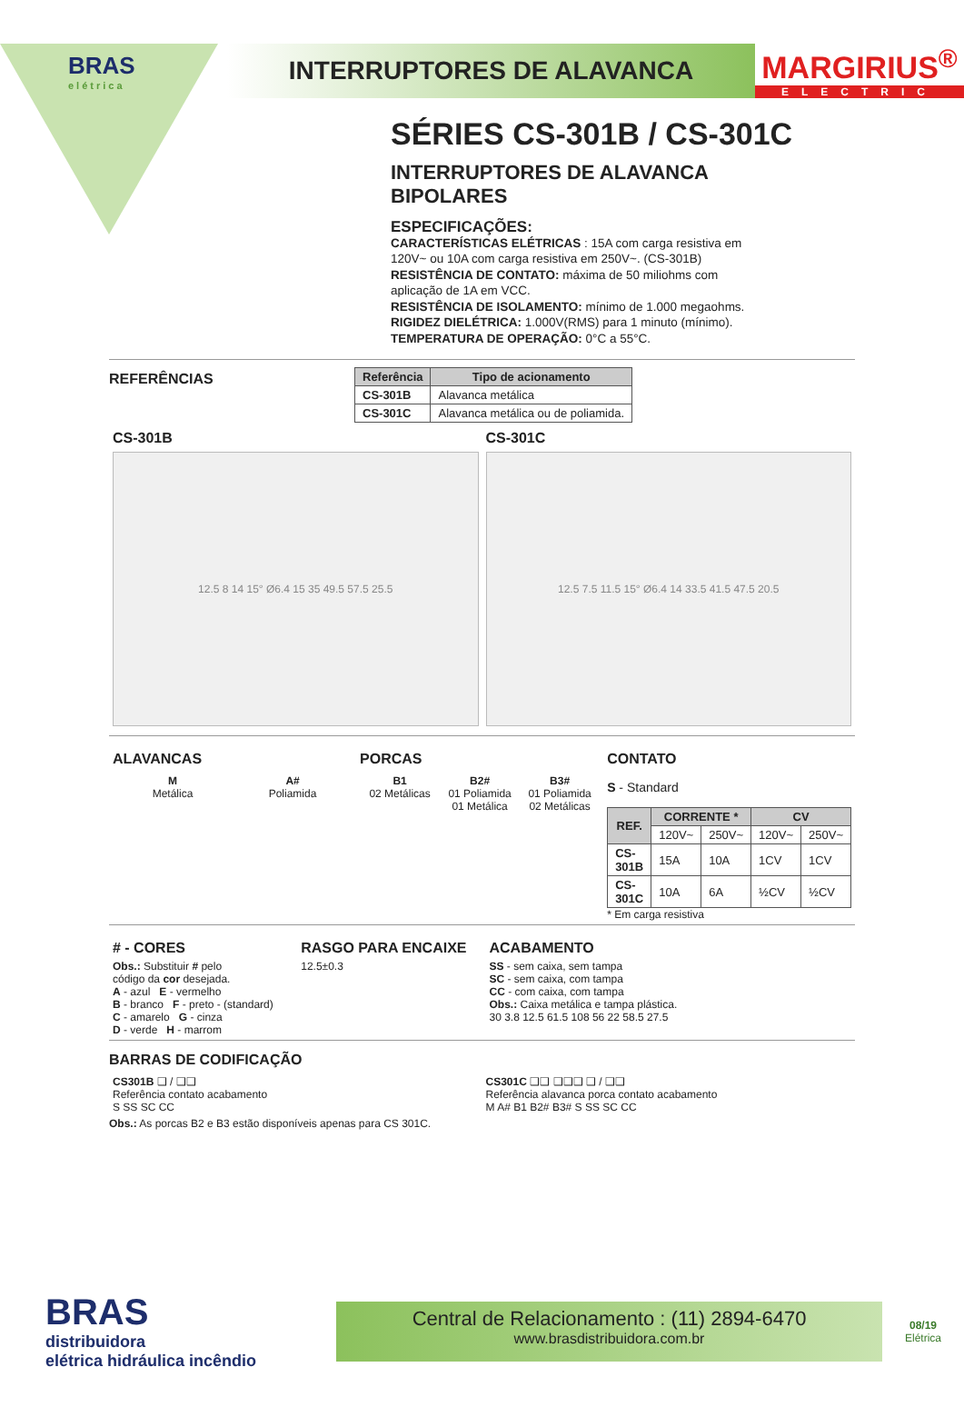BRAS
elétrica
INTERRUPTORES DE ALAVANCA
MARGIRIUS<sup>®</sup>
ELECTRIC
SÉRIES CS-301B / CS-301C
INTERRUPTORES DE ALAVANCA
BIPOLARES
ESPECIFICAÇÕES:
CARACTERÍSTICAS ELÉTRICAS : 15A com carga resistiva em 120V~ ou 10A com carga resistiva em 250V~. (CS-301B)
RESISTÊNCIA DE CONTATO: máxima de 50 miliohms com aplicação de 1A em VCC.
RESISTÊNCIA DE ISOLAMENTO: mínimo de 1.000 megaohms.
RIGIDEZ DIELÉTRICA: 1.000V(RMS) para 1 minuto (mínimo).
TEMPERATURA DE OPERAÇÃO: 0°C a 55°C.
REFERÊNCIAS
| Referência | Tipo de acionamento |
| --- | --- |
| CS-301B | Alavanca metálica |
| CS-301C | Alavanca metálica ou de poliamida. |
CS-301B
12.5 8 14 15° Ø6.4 15 35 49.5 57.5 25.5
CS-301C
12.5 7.5 11.5 15° Ø6.4 14 33.5 41.5 47.5 20.5
ALAVANCAS
M
Metálica
A#
Poliamida
PORCAS
B1
02 Metálicas
B2#
01 Poliamida
01 Metálica
B3#
01 Poliamida
02 Metálicas
CONTATO
S - Standard
| REF. | CORRENTE * | | CV | |
| --- | --- | --- | --- | --- |
| | 120V~ | 250V~ | 120V~ | 250V~ |
| CS-301B | 15A | 10A | 1CV | 1CV |
| CS-301C | 10A | 6A | ½CV | ½CV |
* Em carga resistiva
# - CORES
Obs.: Substituir # pelo
código da cor desejada.
A - azul E - vermelho
B - branco F - preto - (standard)
C - amarelo G - cinza
D - verde H - marrom
RASGO PARA ENCAIXE
12.5±0.3
ACABAMENTO
SS - sem caixa, sem tampa
SC - sem caixa, com tampa
CC - com caixa, com tampa
Obs.: Caixa metálica e tampa plástica.
30 3.8 12.5 61.5 108 56 22 58.5 27.5
BARRAS DE CODIFICAÇÃO
CS301B ❑ / ❑❑
Referência contato acabamento
S SS SC CC
CS301C ❑❑ ❑❑❑ ❑ / ❑❑
Referência alavanca porca contato acabamento
M A# B1 B2# B3# S SS SC CC
Obs.: As porcas B2 e B3 estão disponíveis apenas para CS 301C.
BRAS
distribuidora
elétrica hidráulica incêndio
Central de Relacionamento : (11) 2894-6470
www.brasdistribuidora.com.br
08/19
Elétrica